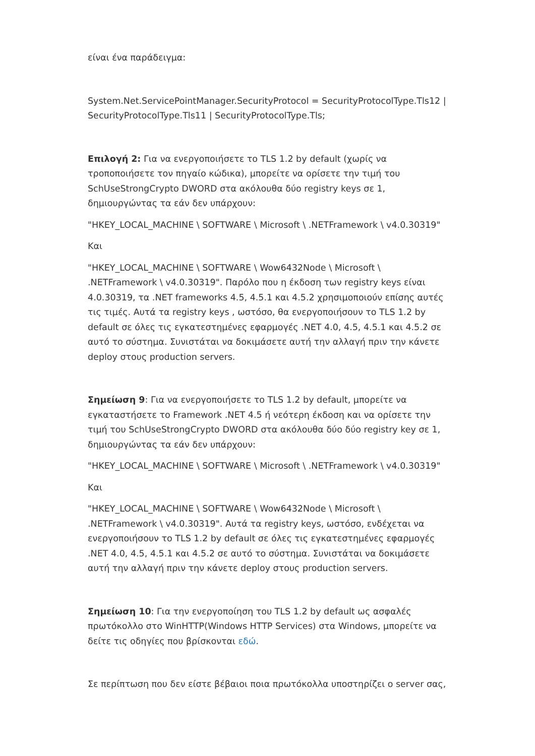είναι ένα παράδειγμα:
System.Net.ServicePointManager.SecurityProtocol = SecurityProtocolType.Tls12 | SecurityProtocolType.Tls11 | SecurityProtocolType.Tls;
Επιλογή 2: Για να ενεργοποιήσετε το TLS 1.2 by default (χωρίς να τροποποιήσετε τον πηγαίο κώδικα), μπορείτε να ορίσετε την τιμή του SchUseStrongCrypto DWORD στα ακόλουθα δύο registry keys σε 1, δημιουργώντας τα εάν δεν υπάρχουν:
"HKEY_LOCAL_MACHINE \ SOFTWARE \ Microsoft \ .NETFramework \ v4.0.30319"
Και
"HKEY_LOCAL_MACHINE \ SOFTWARE \ Wow6432Node \ Microsoft \ .NETFramework \ v4.0.30319". Παρόλο που η έκδοση των registry keys είναι 4.0.30319, τα .NET frameworks 4.5, 4.5.1 και 4.5.2 χρησιμοποιούν επίσης αυτές τις τιμές. Αυτά τα registry keys , ωστόσο, θα ενεργοποιήσουν το TLS 1.2 by default σε όλες τις εγκατεστημένες εφαρμογές .NET 4.0, 4.5, 4.5.1 και 4.5.2 σε αυτό το σύστημα. Συνιστάται να δοκιμάσετε αυτή την αλλαγή πριν την κάνετε deploy στους production servers.
Σημείωση 9: Για να ενεργοποιήσετε το TLS 1.2 by default, μπορείτε να εγκαταστήσετε το Framework .NET 4.5 ή νεότερη έκδοση και να ορίσετε την τιμή του SchUseStrongCrypto DWORD στα ακόλουθα δύο δύο registry key σε 1, δημιουργώντας τα εάν δεν υπάρχουν:
"HKEY_LOCAL_MACHINE \ SOFTWARE \ Microsoft \ .NETFramework \ v4.0.30319"
Και
"HKEY_LOCAL_MACHINE \ SOFTWARE \ Wow6432Node \ Microsoft \ .NETFramework \ v4.0.30319". Αυτά τα registry keys, ωστόσο, ενδέχεται να ενεργοποιήσουν το TLS 1.2 by default σε όλες τις εγκατεστημένες εφαρμογές .NET 4.0, 4.5, 4.5.1 και 4.5.2 σε αυτό το σύστημα. Συνιστάται να δοκιμάσετε αυτή την αλλαγή πριν την κάνετε deploy στους production servers.
Σημείωση 10: Για την ενεργοποίηση του TLS 1.2 by default ως ασφαλές πρωτόκολλο στο WinHTTP(Windows HTTP Services) στα Windows, μπορείτε να δείτε τις οδηγίες που βρίσκονται εδώ.
Σε περίπτωση που δεν είστε βέβαιοι ποια πρωτόκολλα υποστηρίζει ο server σας,